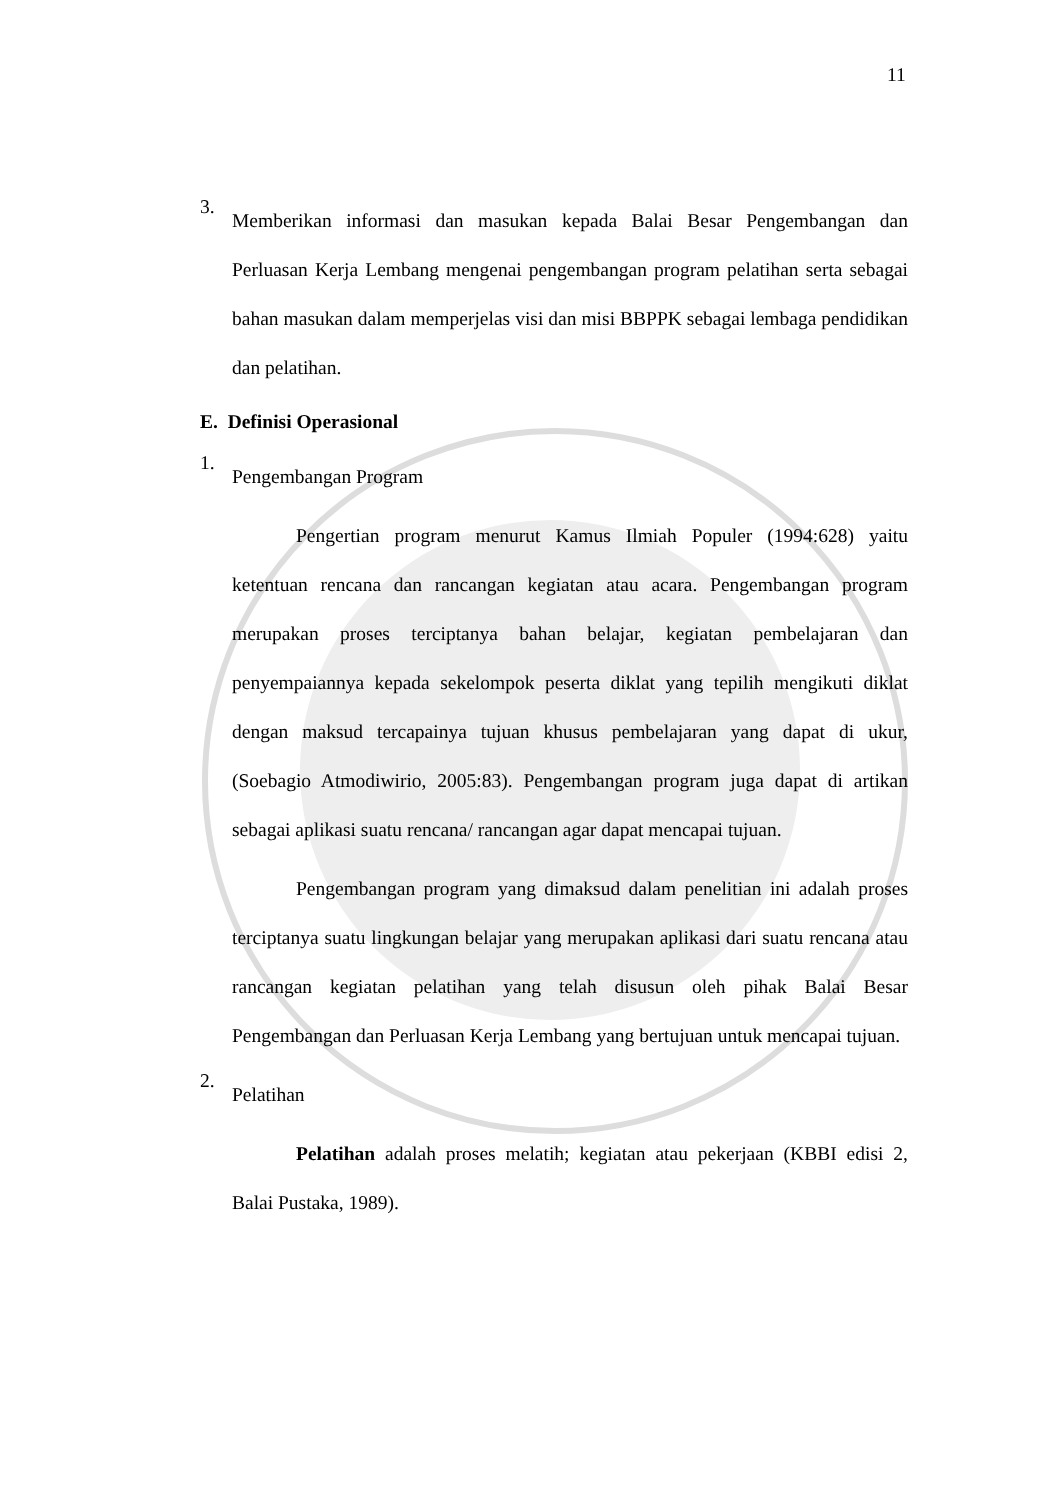11
3.
Memberikan informasi dan masukan kepada Balai Besar Pengembangan dan Perluasan Kerja Lembang mengenai pengembangan program pelatihan serta sebagai bahan masukan dalam memperjelas visi dan misi BBPPK sebagai lembaga pendidikan dan pelatihan.
E. Definisi Operasional
1.
Pengembangan Program
Pengertian program menurut Kamus Ilmiah Populer (1994:628) yaitu ketentuan rencana dan rancangan kegiatan atau acara. Pengembangan program merupakan proses terciptanya bahan belajar, kegiatan pembelajaran dan penyempaiannya kepada sekelompok peserta diklat yang tepilih mengikuti diklat dengan maksud tercapainya tujuan khusus pembelajaran yang dapat di ukur, (Soebagio Atmodiwirio, 2005:83). Pengembangan program juga dapat di artikan sebagai aplikasi suatu rencana/ rancangan agar dapat mencapai tujuan.
Pengembangan program yang dimaksud dalam penelitian ini adalah proses terciptanya suatu lingkungan belajar yang merupakan aplikasi dari suatu rencana atau rancangan kegiatan pelatihan yang telah disusun oleh pihak Balai Besar Pengembangan dan Perluasan Kerja Lembang yang bertujuan untuk mencapai tujuan.
2.
Pelatihan
Pelatihan adalah proses melatih; kegiatan atau pekerjaan (KBBI edisi 2, Balai Pustaka, 1989).